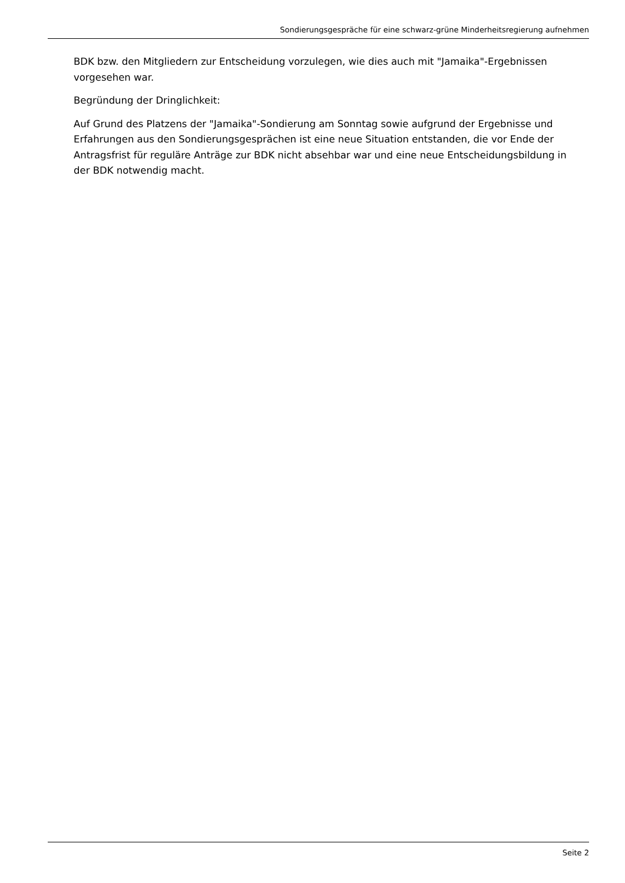Sondierungsgespräche für eine schwarz-grüne Minderheitsregierung aufnehmen
BDK bzw. den Mitgliedern zur Entscheidung vorzulegen, wie dies auch mit "Jamaika"-Ergebnissen vorgesehen war.
Begründung der Dringlichkeit:
Auf Grund des Platzens der "Jamaika"-Sondierung am Sonntag sowie aufgrund der Ergebnisse und Erfahrungen aus den Sondierungsgesprächen ist eine neue Situation entstanden, die vor Ende der Antragsfrist für reguläre Anträge zur BDK nicht absehbar war und eine neue Entscheidungsbildung in der BDK notwendig macht.
Seite 2